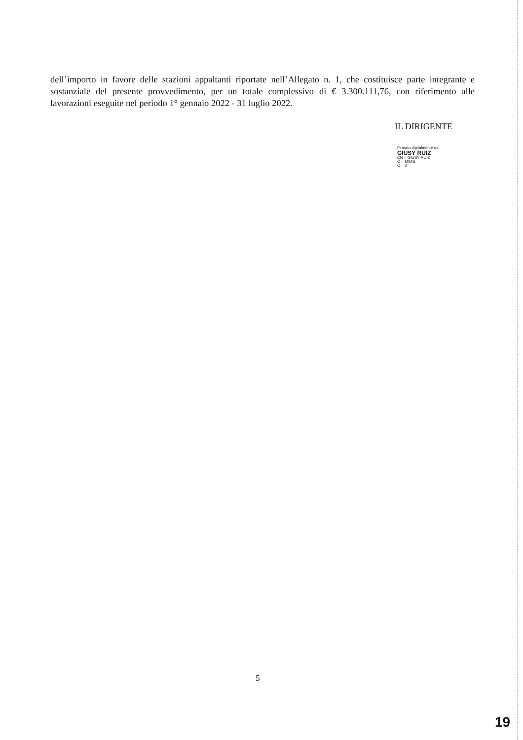dell’importo in favore delle stazioni appaltanti riportate nell’Allegato n. 1, che costituisce parte integrante e sostanziale del presente provvedimento, per un totale complessivo di € 3.300.111,76, con riferimento alle lavorazioni eseguite nel periodo 1° gennaio 2022 - 31 luglio 2022.
IL DIRIGENTE
Firmato digitalmente da
GIUSY RUIZ
CN = GIUSY RUIZ
O = MIMS
C = IT
5
19